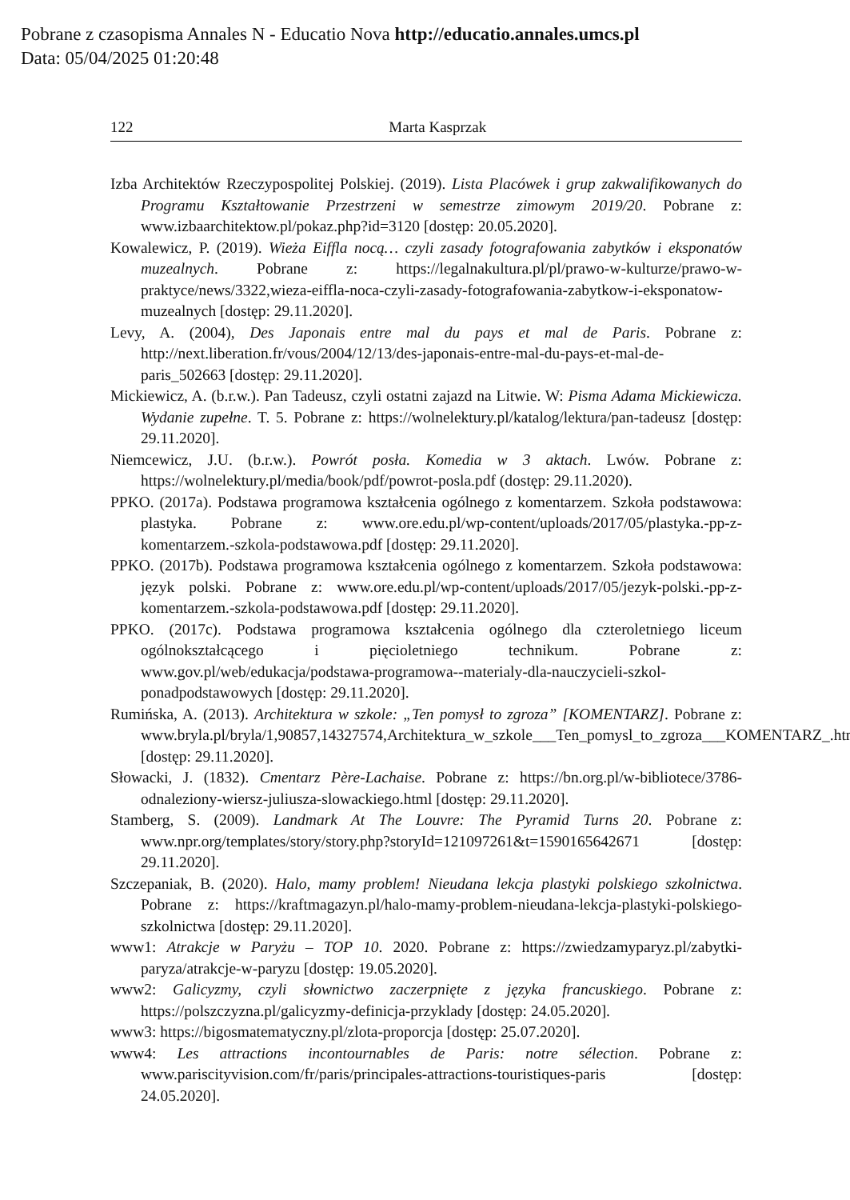Pobrane z czasopisma Annales N - Educatio Nova http://educatio.annales.umcs.pl
Data: 05/04/2025 01:20:48
122 Marta Kasprzak
Izba Architektów Rzeczypospolitej Polskiej. (2019). Lista Placówek i grup zakwalifikowanych do Programu Kształtowanie Przestrzeni w semestrze zimowym 2019/20. Pobrane z: www.izbaarchitektow.pl/pokaz.php?id=3120 [dostęp: 20.05.2020].
Kowalewicz, P. (2019). Wieża Eiffla nocą… czyli zasady fotografowania zabytków i eksponatów muzealnych. Pobrane z: https://legalnakultura.pl/pl/prawo-w-kulturze/prawo-w-praktyce/news/3322,wieza-eiffla-noca-czyli-zasady-fotografowania-zabytkow-i-eksponatow-muzealnych [dostęp: 29.11.2020].
Levy, A. (2004), Des Japonais entre mal du pays et mal de Paris. Pobrane z: http://next.liberation.fr/vous/2004/12/13/des-japonais-entre-mal-du-pays-et-mal-de-paris_502663 [dostęp: 29.11.2020].
Mickiewicz, A. (b.r.w.). Pan Tadeusz, czyli ostatni zajazd na Litwie. W: Pisma Adama Mickiewicza. Wydanie zupełne. T. 5. Pobrane z: https://wolnelektury.pl/katalog/lektura/pan-tadeusz [dostęp: 29.11.2020].
Niemcewicz, J.U. (b.r.w.). Powrót posła. Komedia w 3 aktach. Lwów. Pobrane z: https://wolnelektury.pl/media/book/pdf/powrot-posla.pdf (dostęp: 29.11.2020).
PPKO. (2017a). Podstawa programowa kształcenia ogólnego z komentarzem. Szkoła podstawowa: plastyka. Pobrane z: www.ore.edu.pl/wp-content/uploads/2017/05/plastyka.-pp-z-komentarzem.-szkola-podstawowa.pdf [dostęp: 29.11.2020].
PPKO. (2017b). Podstawa programowa kształcenia ogólnego z komentarzem. Szkoła podstawowa: język polski. Pobrane z: www.ore.edu.pl/wp-content/uploads/2017/05/jezyk-polski.-pp-z-komentarzem.-szkola-podstawowa.pdf [dostęp: 29.11.2020].
PPKO. (2017c). Podstawa programowa kształcenia ogólnego dla czteroletniego liceum ogólnokształcącego i pięcioletniego technikum. Pobrane z: www.gov.pl/web/edukacja/podstawa-programowa--materialy-dla-nauczycieli-szkol-ponadpodstawowych [dostęp: 29.11.2020].
Rumińska, A. (2013). Architektura w szkole: „Ten pomysł to zgroza” [KOMENTARZ]. Pobrane z: www.bryla.pl/bryla/1,90857,14327574,Architektura_w_szkole___Ten_pomysl_to_zgroza___KOMENTARZ_.html [dostęp: 29.11.2020].
Słowacki, J. (1832). Cmentarz Père-Lachaise. Pobrane z: https://bn.org.pl/w-bibliotece/3786-odnaleziony-wiersz-juliusza-slowackiego.html [dostęp: 29.11.2020].
Stamberg, S. (2009). Landmark At The Louvre: The Pyramid Turns 20. Pobrane z: www.npr.org/templates/story/story.php?storyId=121097261&t=1590165642671 [dostęp: 29.11.2020].
Szczepaniak, B. (2020). Halo, mamy problem! Nieudana lekcja plastyki polskiego szkolnictwa. Pobrane z: https://kraftmagazyn.pl/halo-mamy-problem-nieudana-lekcja-plastyki-polskiego-szkolnictwa [dostęp: 29.11.2020].
www1: Atrakcje w Paryżu – TOP 10. 2020. Pobrane z: https://zwiedzamyparyz.pl/zabytki-paryza/atrakcje-w-paryzu [dostęp: 19.05.2020].
www2: Galicyzmy, czyli słownictwo zaczerpnięte z języka francuskiego. Pobrane z: https://polszczyzna.pl/galicyzmy-definicja-przyklady [dostęp: 24.05.2020].
www3: https://bigosmatematyczny.pl/zlota-proporcja [dostęp: 25.07.2020].
www4: Les attractions incontournables de Paris: notre sélection. Pobrane z: www.pariscityvision.com/fr/paris/principales-attractions-touristiques-paris [dostęp: 24.05.2020].